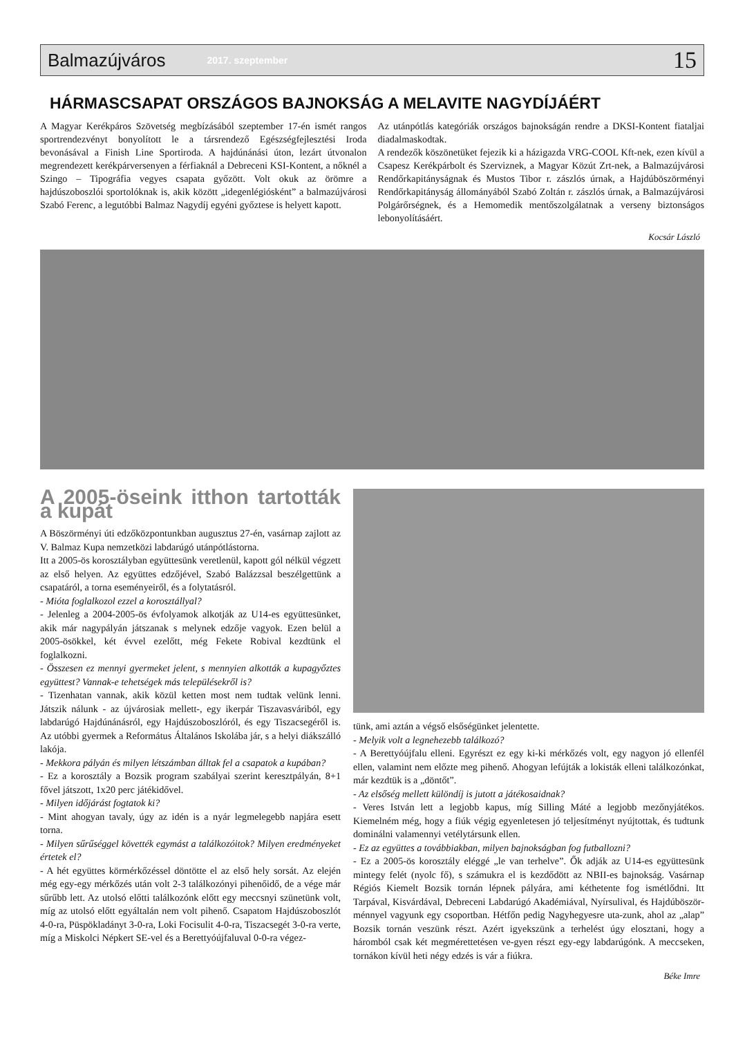Balmazújváros 2017. szeptember 15
HÁRMASCSAPAT ORSZÁGOS BAJNOKSÁG A MELAVITE NAGYDÍJÁÉRT
A Magyar Kerékpáros Szövetség megbízásából szeptember 17-én ismét rangos sportrendezvényt bonyolított le a társrendező Egészségfejlesztési Iroda bevonásával a Finish Line Sportiroda. A hajdúnánási úton, lezárt útvonalon megrendezett kerékpárversenyen a férfiaknál a Debreceni KSI-Kontent, a nőknél a Szingo – Tipográfia vegyes csapata győzött. Volt okuk az örömre a hajdúszoboszlói sportolóknak is, akik között „idegenlégiósként” a balmazújvárosi Szabó Ferenc, a legutóbbi Balmaz Nagydíj egyéni győztese is helyett kapott.
Az utánpótlás kategóriák országos bajnokságán rendre a DKSI-Kontent fiataljai diadalmaskodtak.
A rendezők köszönetüket fejezik ki a házigazda VRG-COOL Kft-nek, ezen kívül a Csapesz Kerékpárbolt és Szerviznek, a Magyar Közút Zrt-nek, a Balmazújvárosi Rendőrkapitányságnak és Mustos Tibor r. zászlós úrnak, a Hajdúböszörményi Rendőrkapitányság állományából Szabó Zoltán r. zászlós úrnak, a Balmazújvárosi Polgárőrségnek, és a Hemomedik mentőszolgálatnak a verseny biztonságos lebonyolításáért.
Kocsár László
A 2005-öseink itthon tartották a kupát
A Böszörményi úti edzőközpontunkban augusztus 27-én, vasárnap zajlott az V. Balmaz Kupa nemzetközi labdarúgó utánpótlástorna.
Itt a 2005-ös korosztályban együttesünk veretlenül, kapott gól nélkül végzett az első helyen. Az együttes edzőjével, Szabó Balázzsal beszélgettünk a csapatáról, a torna eseményeiről, és a folytatásról.
- Mióta foglalkozol ezzel a korosztállyal?
- Jelenleg a 2004-2005-ös évfolyamok alkotják az U14-es együttesünket, akik már nagypályán játszanak s melynek edzője vagyok. Ezen belül a 2005-ösökkel, két évvel ezelőtt, még Fekete Robival kezdtünk el foglalkozni.
- Összesen ez mennyi gyermeket jelent, s mennyien alkották a kupagyőztes együttest? Vannak-e tehetségek más településekről is?
- Tizenhatan vannak, akik közül ketten most nem tudtak velünk lenni. Játszik nálunk - az újvárosiak mellett-, egy ikerpár Tiszavasváriból, egy labdarúgó Hajdúnánásról, egy Hajdúszoboszlóról, és egy Tiszacsegéről is. Az utóbbi gyermek a Református Általános Iskolába jár, s a helyi diákszálló lakója.
- Mekkora pályán és milyen létszámban álltak fel a csapatok a kupában?
- Ez a korosztály a Bozsik program szabályai szerint keresztpályán, 8+1 fővel játszott, 1x20 perc játékidővel.
- Milyen időjárást fogtatok ki?
- Mint ahogyan tavaly, úgy az idén is a nyár legmelegebb napjára esett torna.
- Milyen sűrűséggel követték egymást a találkozóitok? Milyen eredményeket értetek el?
- A hét együttes körmérkőzéssel döntötte el az első hely sorsát. Az elején még egy-egy mérkőzés után volt 2-3 találkozónyi pihenőidő, de a vége már sűrűbb lett. Az utolsó előtti találkozónk előtt egy meccsnyi szünetünk volt, míg az utolsó előtt egyáltalán nem volt pihenő. Csapatom Hajdúszoboszlót 4-0-ra, Püspökladányt 3-0-ra, Loki Focisulit 4-0-ra, Tiszacsegét 3-0-ra verte, míg a Miskolci Népkert SE-vel és a Berettyóújfaluval 0-0-ra végez-
tünk, ami aztán a végső elsőségünket jelentette.
- Melyik volt a legnehezebb találkozó?
- A Berettyóújfalu elleni. Egyrészt ez egy ki-ki mérkőzés volt, egy nagyon jó ellenfél ellen, valamint nem előzte meg pihenő. Ahogyan lefújták a lokisták elleni találkozónkat, már kezdtük is a „döntőt”.
- Az elsőség mellett különdíj is jutott a játékosaidnak?
- Veres István lett a legjobb kapus, míg Silling Máté a legjobb mezőnyjátékos. Kiemelném még, hogy a fiúk végig egyenletesen jó teljesítményt nyújtottak, és tudtunk dominálni valamennyi vetélytársunk ellen.
- Ez az együttes a továbbiakban, milyen bajnokságban fog futballozni?
- Ez a 2005-ös korosztály eléggé „le van terhelve”. Ők adják az U14-es együttesünk mintegy felét (nyolc fő), s számukra el is kezdődött az NBII-es bajnokság. Vasárnap Régiós Kiemelt Bozsik tornán lépnek pályára, ami kéthetente fog ismétlődni. Itt Tarpával, Kisvárdával, Debreceni Labdarúgó Akadémiával, Nyírsulival, és Hajdúböször-ménnyel vagyunk egy csoportban. Hétfőn pedig Nagyhegyesre uta-zunk, ahol az „alap” Bozsik tornán veszünk részt. Azért igyekszünk a terhelést úgy elosztani, hogy a háromból csak két megmérettetésen ve-gyen részt egy-egy labdarúgónk. A meccseken, tornákon kívül heti négy edzés is vár a fiúkra.
Béke Imre